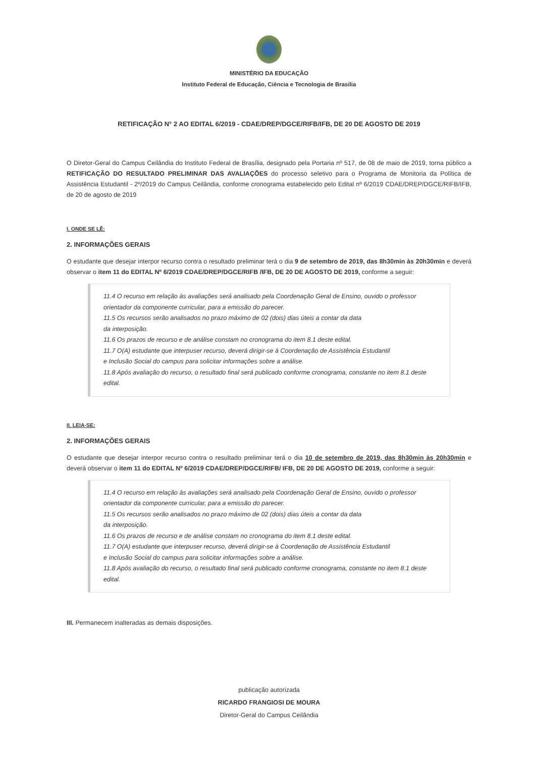MINISTÉRIO DA EDUCAÇÃO
Instituto Federal de Educação, Ciência e Tecnologia de Brasília
RETIFICAÇÃO N° 2 AO EDITAL 6/2019 - CDAE/DREP/DGCE/RIFB/IFB, DE 20 DE AGOSTO DE 2019
O Diretor-Geral do Campus Ceilândia do Instituto Federal de Brasília, designado pela Portaria nº 517, de 08 de maio de 2019, torna público a RETIFICAÇÃO DO RESULTADO PRELIMINAR DAS AVALIAÇÕES do processo seletivo para o Programa de Monitoria da Política de Assistência Estudantil - 2º/2019 do Campus Ceilândia, conforme cronograma estabelecido pelo Edital nº 6/2019 CDAE/DREP/DGCE/RIFB/IFB, de 20 de agosto de 2019
I. ONDE SE LÊ:
2. INFORMAÇÕES GERAIS
O estudante que desejar interpor recurso contra o resultado preliminar terá o dia 9 de setembro de 2019, das 8h30min às 20h30min e deverá observar o item 11 do EDITAL Nº 6/2019 CDAE/DREP/DGCE/RIFB /IFB, DE 20 DE AGOSTO DE 2019, conforme a seguir:
11.4 O recurso em relação às avaliações será analisado pela Coordenação Geral de Ensino, ouvido o professor orientador da componente curricular, para a emissão do parecer.
11.5 Os recursos serão analisados no prazo máximo de 02 (dois) dias úteis a contar da data
da interposição.
11.6 Os prazos de recurso e de análise constam no cronograma do item 8.1 deste edital.
11.7 O(A) estudante que interpuser recurso, deverá dirigir-se à Coordenação de Assistência Estudantil
e Inclusão Social do campus para solicitar informações sobre a análise.
11.8 Após avaliação do recurso, o resultado final será publicado conforme cronograma, constante no item 8.1 deste edital.
II. LEIA-SE:
2. INFORMAÇÕES GERAIS
O estudante que desejar interpor recurso contra o resultado preliminar terá o dia 10 de setembro de 2019, das 8h30min às 20h30min e deverá observar o item 11 do EDITAL Nº 6/2019 CDAE/DREP/DGCE/RIFB/ IFB, DE 20 DE AGOSTO DE 2019, conforme a seguir:
11.4 O recurso em relação às avaliações será analisado pela Coordenação Geral de Ensino, ouvido o professor orientador da componente curricular, para a emissão do parecer.
11.5 Os recursos serão analisados no prazo máximo de 02 (dois) dias úteis a contar da data
da interposição.
11.6 Os prazos de recurso e de análise constam no cronograma do item 8.1 deste edital.
11.7 O(A) estudante que interpuser recurso, deverá dirigir-se à Coordenação de Assistência Estudantil
e Inclusão Social do campus para solicitar informações sobre a análise.
11.8 Após avaliação do recurso, o resultado final será publicado conforme cronograma, constante no item 8.1 deste edital.
III. Permanecem inalteradas as demais disposições.
publicação autorizada
RICARDO FRANGIOSI DE MOURA
Diretor-Geral do Campus Ceilândia